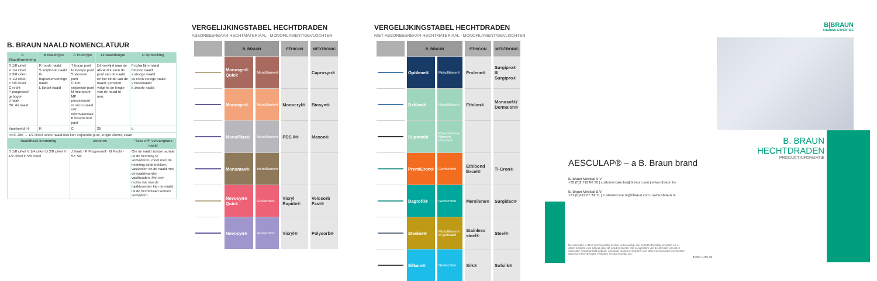B. BRAUN NAALD NOMENCLATUUR
| A Naaldkromming | B Naaldtype | C Punttype | 12 Naaldlengte | D Opmerking |
| --- | --- | --- | --- | --- |
| S 1/8 cirkel V 1/4 cirkel D 3/8 cirkel H 1/2 cirkel F 5/8 cirkel G recht P progressief gebogen J haak SK ski naald | R ronde naald S snijdende naald G trapeziumvormige naald L lancet naald | T trocar punt N stompe punt S sternum punt C kort snijdende punt M micropunt MP precisiepunt m micro naald mV microvasculair B beschermd punt | Dit verwijst naar de afstand tussen de punt van de naald en het einde van de naald, gemeten volgens de lengte van de naald in mm. | ff extra fijne naald f dunne naald s stevige naald ss extra stevige naald v breeknaald b zwarte naald |
| Voorbeeld: H | R | C | 26 | b |
| HRC 26b → 1/2 cirkel ronde naald met kort snijdende punt, lengte 26mm, zwart | | | | |
| Naaldhoek kromming | | Anderen | | "Take off" vervangbare naald |
| S 1/8 cirkel V 1/4 cirkel D 3/8 cirkel H 1/2 cirkel F 5/8 cirkel | | J Haak · P Progressief · G Recht · SK Ski | | Om de naald zonder schaar uit de hechting te verwijderen, moet men de hechting strak trekken, vastzetten en de naald met de naaldvoerder vasthouden. Met een rechte ruk van de naaldvoerder kan de naald uit de hechtdraad worden verwijderd. |
VERGELIJKINGSTABEL HECHTDRADEN
ABSORBEERBAAR HECHTMATERIAAL - MONOFILAMENT/GEVLOCHTEN
| | B. BRAUN | | ETHICON | MEDTRONIC |
| --- | --- | --- | --- | --- |
| | Monosyn® Quick | Monofilament | | Caprosyn® |
| | Monosyn® | Monofilament | Monocryl® | Biosyn® |
| | MonoPlus® | Monofilament | PDS II® | Maxon® |
| | Monomax® | Monofilament | | |
| | Novosyn® Quick | Gevlochten | Vicryl Rapide® | Velosorb Fast® |
| | Novosyn® | Gevlochten | Vicryl® | Polysorb® |
VERGELIJKINGSTABEL HECHTDRADEN
NIET-ABSORBEERBAAR HECHTMATERIAAL - MONOFILAMENT/GEVLOCHTEN
| | B. BRAUN | | ETHICON | MEDTRONIC |
| --- | --- | --- | --- | --- |
| | Optilene® | Monofilament | Prolene® | Surgipro® II/ Surgipro® |
| | Dafilon® | Monofilament | Ethilon® | Monosof®/ Dermalon® |
| | Supramid | Pseudomono-filament Voordeel | | |
| | PremiCron® | Gevlochten | Ethibond Excel® | Ti-Cron® |
| | Dagrofil® | Gevlochten | Mersilene® | Surgidac® |
| | Steelex® | Monofilament of gedraaid | Stainless steel® | Steel® |
| | Silkam® | Gevlochten | Silk® | Sofsilk® |
AESCULAP® – a B. Braun brand
B. Braun Medical N.V
+32 (0)2 712 86 50 | customercare.be@bbraun.com | www.bbraun.be
B. Braun Medical B.V.
+31 (0)412 67 24 11 | customercare.nl@bbraun.com | www.bbraun.nl
De informatie in deze communicatie is strikt vertrouwelijk, kan bedrijfsinformatie omvatten en is alleen bedoeld voor gebruik door de geadresseerde. Het is eigendom van de afzender van deze informatie. Ongeoorloofd gebruik, openbaar-making of kopiëren van deze communicatie of een deel daarvan is ten strengste verboden en kan onwettig zijn.
B56002 1119/1.5/4
B|BRAUN
SHARING EXPERTISE
B. BRAUN HECHTDRADEN
PRODUCTINFORMATIE